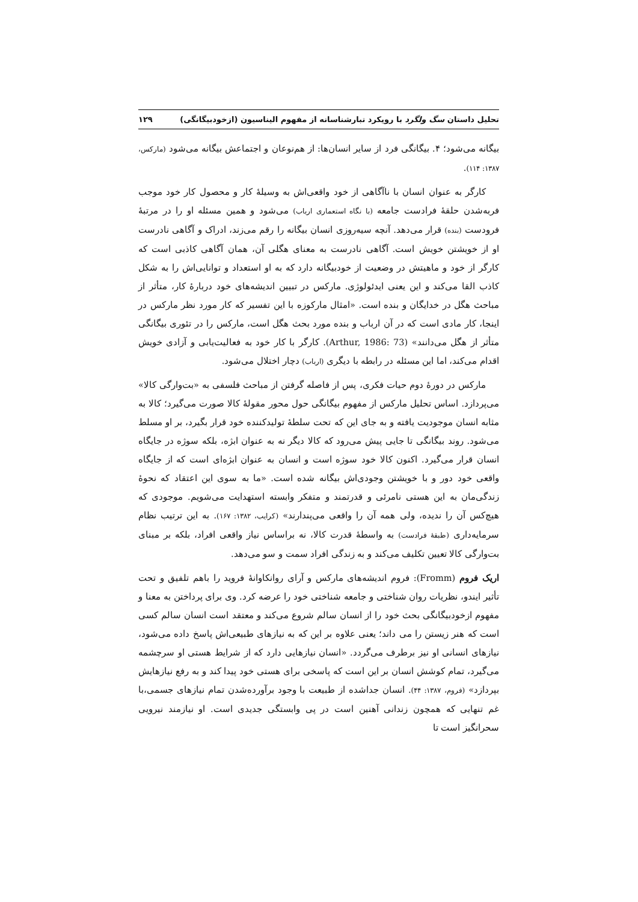تحلیل داستان سگ ولگرد با رویکرد تبارشناسانه از مفهوم الیناسیون (ازخودبیگانگی) ۱۲۹
بیگانه می‌شود؛ ۴. بیگانگی فرد از سایر انسان‌ها: از هم‌نوعان و اجتماعش بیگانه می‌شود (مارکس، ۱۳۸۷: ۱۱۴).
کارگر به عنوان انسان با ناآگاهی از خود واقعی‌اش به وسیلۀ کار و محصول کار خود موجب فربه‌شدن حلقۀ فرادست جامعه (با نگاه استعماری ارباب) می‌شود و همین مسئله او را در مرتبۀ فرودست (بنده) قرار می‌دهد. آنچه سیه‌روزی انسان بیگانه را رقم می‌زند، ادراک و آگاهی نادرست او از خویشتن خویش است. آگاهی نادرست به معنای هگلی آن، همان آگاهی کاذبی است که کارگر از خود و ماهیتش در وضعیت از خودبیگانه دارد که به او استعداد و توانایی‌اش را به شکل کاذب القا می‌کند و این یعنی ایدئولوژی. مارکس در تبیین اندیشه‌های خود دربارۀ کار، متأثر از مباحث هگل در خدایگان و بنده است. «امثال مارکوزه با این تفسیر که کار مورد نظر مارکس در اینجا، کار مادی است که در آن ارباب و بنده مورد بحث هگل است، مارکس را در تئوری بیگانگی متأثر از هگل می‌دانند» (Arthur, 1986: 73). کارگر با کار خود به فعالیت‌یابی و آزادی خویش اقدام می‌کند، اما این مسئله در رابطه با دیگری (ارباب) دچار اختلال می‌شود.
مارکس در دورۀ دوم حیات فکری، پس از فاصله گرفتن از مباحث فلسفی به «بت‌وارگی کالا» می‌پردازد. اساس تحلیل مارکس از مفهوم بیگانگی حول محور مقولۀ کالا صورت می‌گیرد؛ کالا به مثابه انسان موجودیت یافته و به جای این که تحت سلطۀ تولیدکننده خود قرار بگیرد، بر او مسلط می‌شود. روند بیگانگی تا جایی پیش می‌رود که کالا دیگر نه به عنوان ابژه، بلکه سوژه در جایگاه انسان قرار می‌گیرد. اکنون کالا خود سوژه است و انسان به عنوان ابژه‌ای است که از جایگاه واقعی خود دور و با خویشتن وجودی‌اش بیگانه شده است. «ما به سوی این اعتقاد که نحوۀ زندگی‌مان به این هستی نامرئی و قدرتمند و متفکر وابسته استهدایت می‌شویم. موجودی که هیچ‌کس آن را ندیده، ولی همه آن را واقعی می‌پندارند» (کرایب، ۱۳۸۲: ۱۶۷). به این ترتیب نظام سرمایه‌داری (طبقۀ فرادست) به واسطۀ قدرت کالا، نه براساس نیاز واقعی افراد، بلکه بر مبنای بت‌وارگی کالا تعیین تکلیف می‌کند و به زندگی افراد سمت و سو می‌دهد.
اریک فروم (Fromm): فروم اندیشه‌های مارکس و آرای روانکاوانۀ فروید را باهم تلفیق و تحت تأثیر ایندو، نظریات روان شناختی و جامعه شناختی خود را عرضه کرد. وی برای پرداختن به معنا و مفهوم ازخودبیگانگی بحث خود را از انسان سالم شروع می‌کند و معتقد است انسان سالم کسی است که هنر زیستن را می داند؛ یعنی علاوه بر این که به نیازهای طبیعی‌اش پاسخ داده می‌شود، نیازهای انسانی او نیز برطرف می‌گردد. «انسان نیازهایی دارد که از شرایط هستی او سرچشمه می‌گیرد، تمام کوشش انسان بر این است که پاسخی برای هستی خود پیدا کند و به رفع نیازهایش بپردازد» (فروم، ۱۳۸۷: ۴۴). انسان جداشده از طبیعت با وجود برآورده‌شدن تمام نیازهای جسمی،با غم تنهایی که همچون زندانی آهنین است در پی وابستگی جدیدی است. او نیازمند نیرویی سحرانگیز است تا